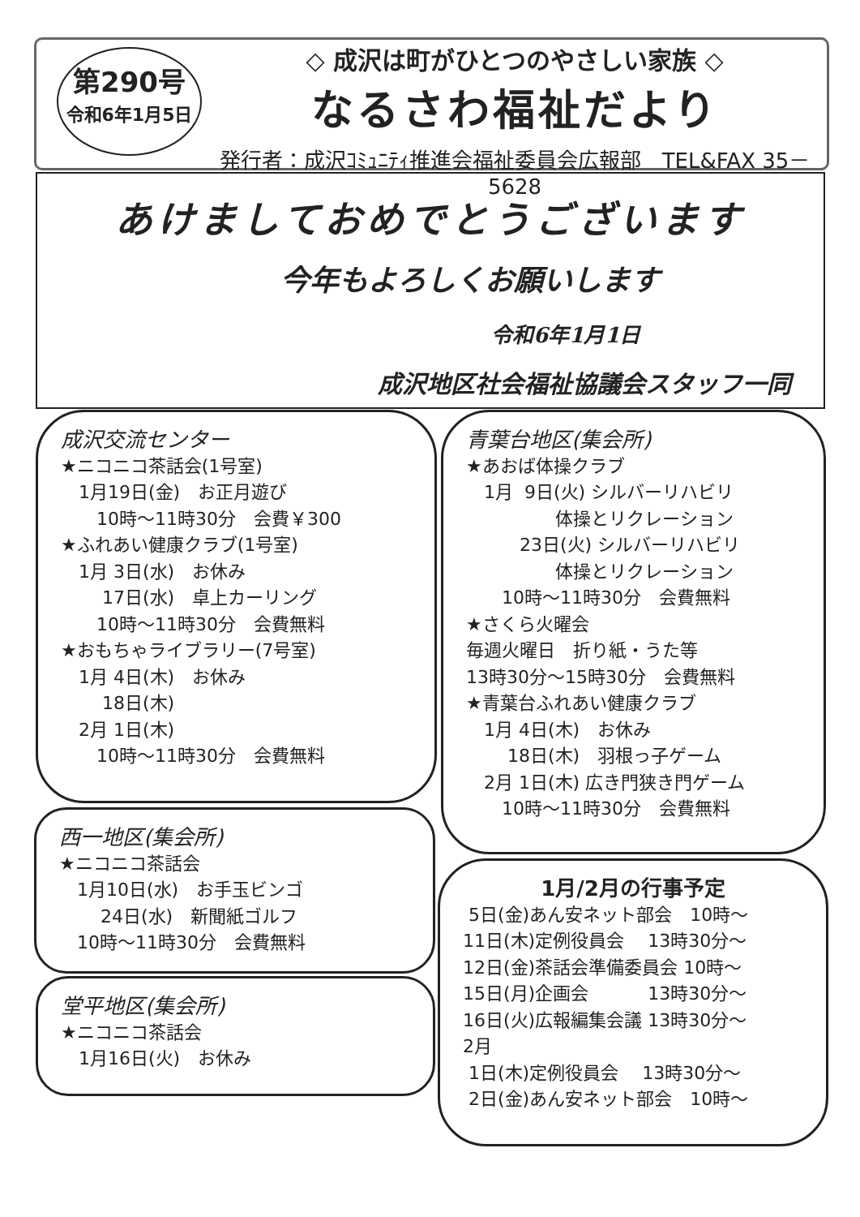第290号
令和6年1月5日
◇ 成沢は町がひとつのやさしい家族 ◇
なるさわ福祉だより
発行者：成沢ｺﾐｭﾆﾃｨ推進会福祉委員会広報部　TEL&FAX 35－5628
あけましておめでとうございます
今年もよろしくお願いします
令和6年1月1日
成沢地区社会福祉協議会スタッフ一同
成沢交流センター
★ニコニコ茶話会(1号室) 　1月19日(金)　お正月遊び 　　10時～11時30分　会費￥300 ★ふれあい健康クラブ(1号室) 　1月 3日(水)　お休み 　　 17日(水)　卓上カーリング 　　10時～11時30分　会費無料 ★おもちゃライブラリー(7号室) 　1月 4日(木)　お休み 　　 18日(木) 　2月 1日(木) 　　10時～11時30分　会費無料
青葉台地区(集会所)
★あおば体操クラブ 　1月 9日(火) シルバーリハビリ 　　　　　体操とリクレーション 　　　23日(火) シルバーリハビリ 　　　　　体操とリクレーション 　　10時～11時30分　会費無料 ★さくら火曜会 毎週火曜日　折り紙・うた等 13時30分～15時30分　会費無料 ★青葉台ふれあい健康クラブ 　1月 4日(木)　お休み 　　 18日(木)　羽根っ子ゲーム 　2月 1日(木) 広き門狭き門ゲーム 　　10時～11時30分　会費無料
西一地区(集会所)
★ニコニコ茶話会 　1月10日(水)　お手玉ビンゴ 　　 24日(水)　新聞紙ゴルフ 　10時～11時30分　会費無料
堂平地区(集会所)
★ニコニコ茶話会 　1月16日(火)　お休み
1月/2月の行事予定
5日(金)あん安ネット部会　10時～ 11日(木)定例役員会　 13時30分～ 12日(金)茶話会準備委員会 10時～ 15日(月)企画会　　　 13時30分～ 16日(火)広報編集会議 13時30分～ 2月 1日(木)定例役員会　 13時30分～ 2日(金)あん安ネット部会　10時～